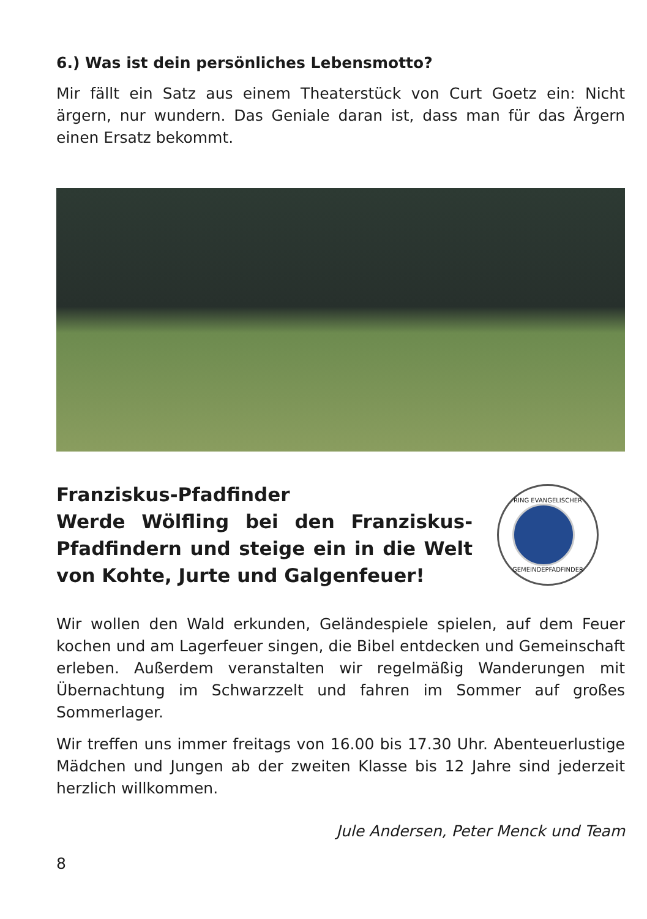6.) Was ist dein persönliches Lebensmotto?
Mir fällt ein Satz aus einem Theaterstück von Curt Goetz ein: Nicht ärgern, nur wundern. Das Geniale daran ist, dass man für das Ärgern einen Ersatz bekommt.
Franziskus-Pfadfinder
Werde Wölfling bei den Franziskus-Pfadfindern und steige ein in die Welt von Kohte, Jurte und Galgenfeuer!
RING EVANGELISCHER
GEMEINDEPFADFINDER
Wir wollen den Wald erkunden, Geländespiele spielen, auf dem Feuer kochen und am Lagerfeuer singen, die Bibel entdecken und Gemeinschaft erleben. Außerdem veranstalten wir regelmäßig Wanderungen mit Übernachtung im Schwarzzelt und fahren im Sommer auf großes Sommerlager.
Wir treffen uns immer freitags von 16.00 bis 17.30 Uhr. Abenteuerlustige Mädchen und Jungen ab der zweiten Klasse bis 12 Jahre sind jederzeit herzlich willkommen.
Jule Andersen, Peter Menck und Team
8